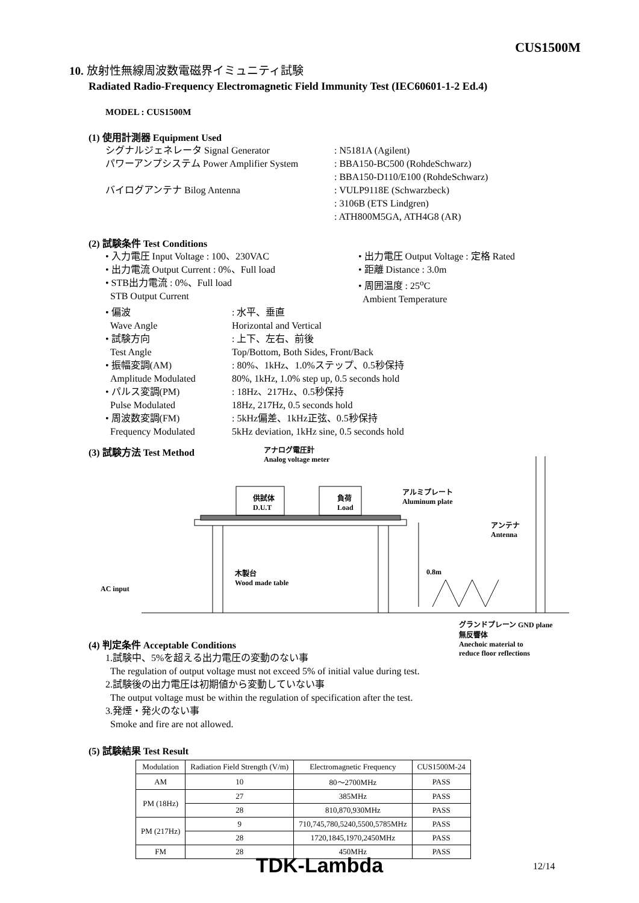CUS1500M
10. 放射性無線周波数電磁界イミュニティ試験
Radiated Radio-Frequency Electromagnetic Field Immunity Test (IEC60601-1-2 Ed.4)
MODEL : CUS1500M
(1) 使用計測器 Equipment Used
シグナルジェネレータ Signal Generator : N5181A (Agilent)
パワーアンプシステム Power Amplifier System
: BBA150-BC500 (RohdeSchwarz)
: BBA150-D110/E100 (RohdeSchwarz)
バイログアンテナ Bilog Antenna : VULP9118E (Schwarzbeck)
: 3106B (ETS Lindgren)
: ATH800M5GA, ATH4G8 (AR)
(2) 試験条件 Test Conditions
• 入力電圧 Input Voltage : 100、230VAC
• 出力電流 Output Current : 0%、Full load
• STB出力電流 : 0%、Full load
STB Output Current
• 出力電圧 Output Voltage : 定格 Rated
• 距離 Distance : 3.0m
• 周囲温度 : 25<sup>o</sup>C
Ambient Temperature
• 偏波
Wave Angle
• 試験方向
Test Angle
• 振幅変調(AM)
Amplitude Modulated
• パルス変調(PM)
Pulse Modulated
• 周波数変調(FM)
Frequency Modulated
: 水平、垂直
Horizontal and Vertical
: 上下、左右、前後
Top/Bottom, Both Sides, Front/Back
: 80%、1kHz、1.0%ステップ、0.5秒保持
80%, 1kHz, 1.0% step up, 0.5 seconds hold
: 18Hz、217Hz、0.5秒保持
18Hz, 217Hz, 0.5 seconds hold
: 5kHz偏差、1kHz正弦、0.5秒保持
5kHz deviation, 1kHz sine, 0.5 seconds hold
(3) 試験方法 Test Method
アナログ電圧計
Analog voltage meter
供試体
D.U.T
負荷
Load
アルミプレート
Aluminum plate
アンテナ
Antenna
0.8m 木製台
Wood made table
AC input
(4) 判定条件 Acceptable Conditions
グランドプレーン GND plane
1.試験中、5%を超える出力電圧の変動のない事
The regulation of output voltage must not exceed 5% of initial value during test.
2.試験後の出力電圧は初期値から変動していない事
The output voltage must be within the regulation of specification after the test.
3.発煙・発火のない事
Smoke and fire are not allowed.
無反響体
Anechoic material to
reduce floor reflections
(5) 試験結果 Test Result
| Modulation | Radiation Field Strength (V/m) | Electromagnetic Frequency | CUS1500M-24 |
| --- | --- | --- | --- |
| AM | 10 | 80～2700MHz | PASS |
| PM (18Hz) | 27 | 385MHz | PASS |
| | 28 | 810,870,930MHz | PASS |
| PM (217Hz) | 9 | 710,745,780,5240,5500,5785MHz | PASS |
| | 28 | 1720,1845,1970,2450MHz | PASS |
| FM | 28 | 450MHz | PASS |
TDK-Lambda 12/14